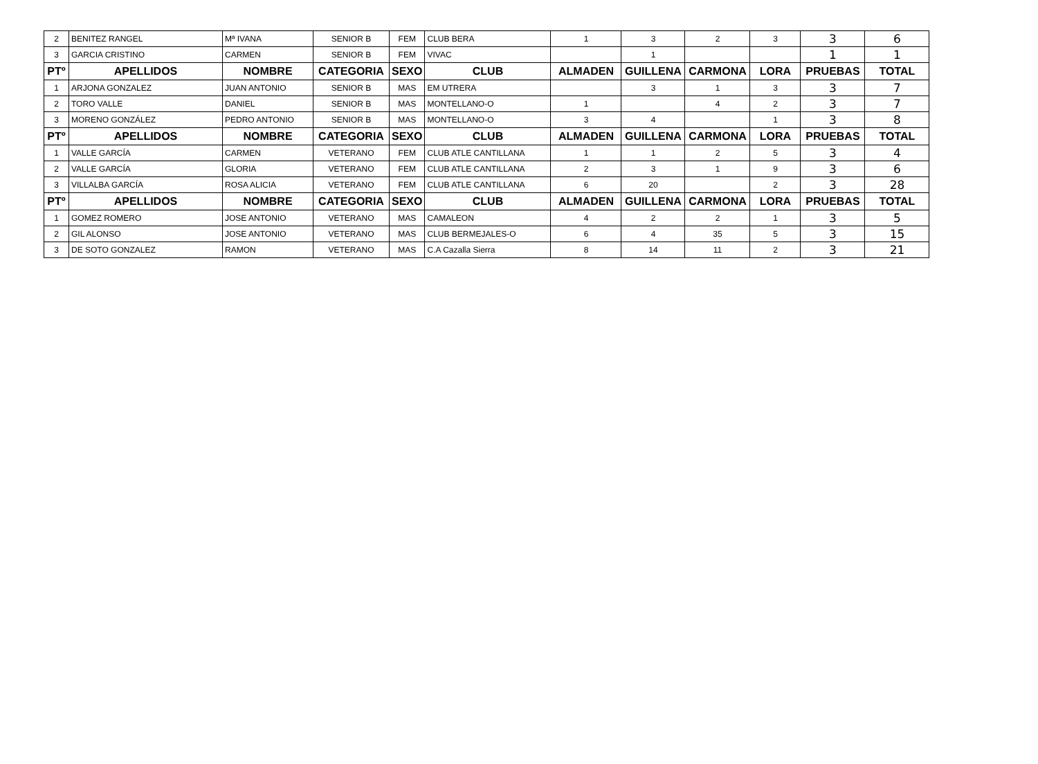| 2 | BENITEZ RANGEL | Mª IVANA | SENIOR B | FEM | CLUB BERA | 1 | 3 | 2 | 3 | 3 | 6 |
| 3 | GARCIA CRISTINO | CARMEN | SENIOR B | FEM | VIVAC | | 1 | | | 1 | 1 |
| PTº | APELLIDOS | NOMBRE | CATEGORIA | SEXO | CLUB | ALMADEN | GUILLENA | CARMONA | LORA | PRUEBAS | TOTAL |
| 1 | ARJONA GONZALEZ | JUAN ANTONIO | SENIOR B | MAS | EM UTRERA | | 3 | 1 | 3 | 3 | 7 |
| 2 | TORO VALLE | DANIEL | SENIOR B | MAS | MONTELLANO-O | 1 | | 4 | 2 | 3 | 7 |
| 3 | MORENO GONZÁLEZ | PEDRO ANTONIO | SENIOR B | MAS | MONTELLANO-O | 3 | 4 | | 1 | 3 | 8 |
| PTº | APELLIDOS | NOMBRE | CATEGORIA | SEXO | CLUB | ALMADEN | GUILLENA | CARMONA | LORA | PRUEBAS | TOTAL |
| 1 | VALLE GARCÍA | CARMEN | VETERANO | FEM | CLUB ATLE CANTILLANA | 1 | 1 | 2 | 5 | 3 | 4 |
| 2 | VALLE GARCÍA | GLORIA | VETERANO | FEM | CLUB ATLE CANTILLANA | 2 | 3 | 1 | 9 | 3 | 6 |
| 3 | VILLALBA GARCÍA | ROSA ALICIA | VETERANO | FEM | CLUB ATLE CANTILLANA | 6 | 20 | | 2 | 3 | 28 |
| PTº | APELLIDOS | NOMBRE | CATEGORIA | SEXO | CLUB | ALMADEN | GUILLENA | CARMONA | LORA | PRUEBAS | TOTAL |
| 1 | GOMEZ ROMERO | JOSE ANTONIO | VETERANO | MAS | CAMALEON | 4 | 2 | 2 | 1 | 3 | 5 |
| 2 | GIL ALONSO | JOSE ANTONIO | VETERANO | MAS | CLUB BERMEJALES-O | 6 | 4 | 35 | 5 | 3 | 15 |
| 3 | DE SOTO GONZALEZ | RAMON | VETERANO | MAS | C.A Cazalla Sierra | 8 | 14 | 11 | 2 | 3 | 21 |